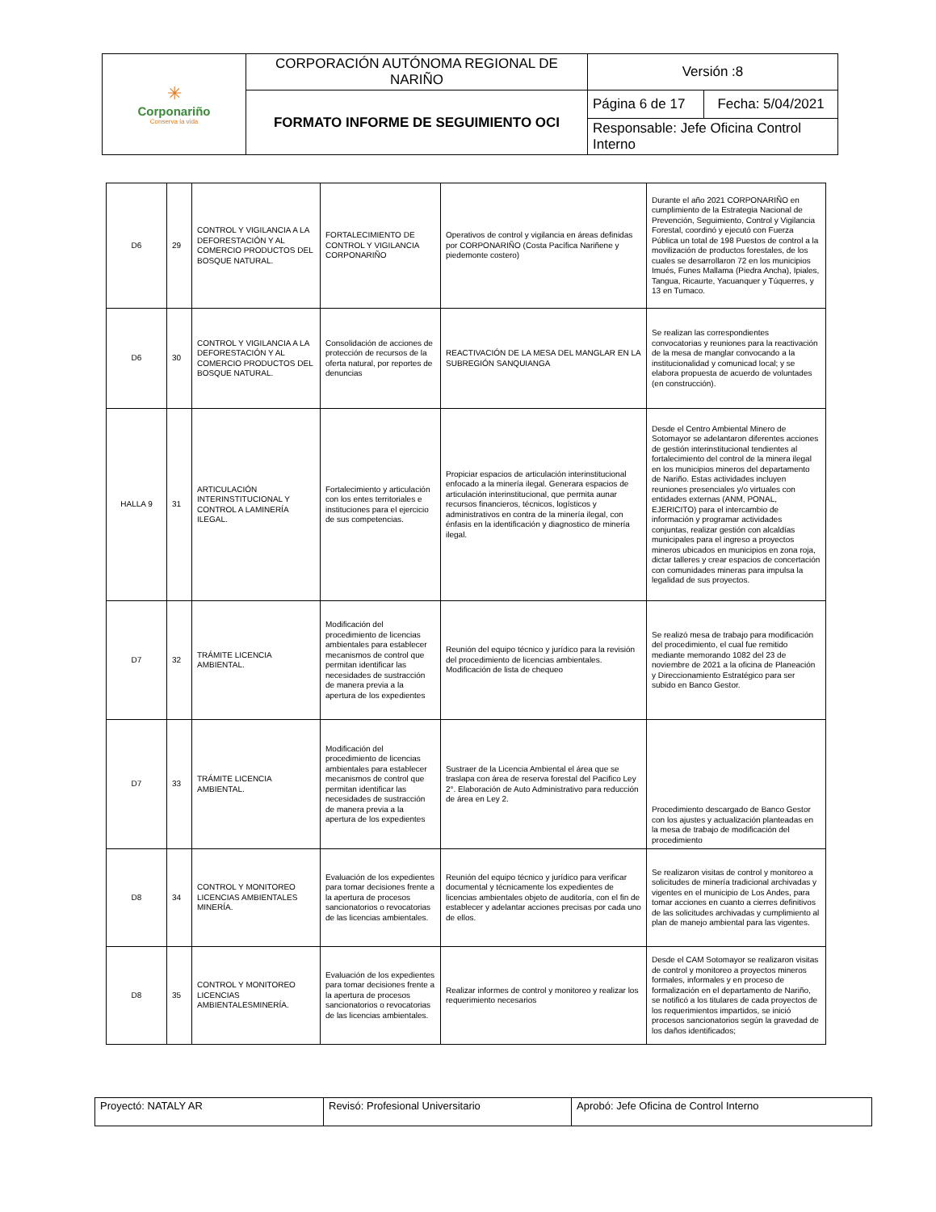| ✳ Corponariño Conserva la vida | CORPORACIÓN AUTÓNOMA REGIONAL DE NARIÑO | Versión :8 | |
| | FORMATO INFORME DE SEGUIMIENTO OCI | Página 6 de 17 | Fecha: 5/04/2021 |
| | | Responsable: Jefe Oficina Control Interno | |
| D6 | 29 | CONTROL Y VIGILANCIA A LA DEFORESTACIÓN Y AL COMERCIO PRODUCTOS DEL BOSQUE NATURAL. | FORTALECIMIENTO DE CONTROL Y VIGILANCIA CORPONARIÑO | Operativos de control y vigilancia en áreas definidas por CORPONARIÑO (Costa Pacífica Nariñene y piedemonte costero) | Durante el año 2021 CORPONARIÑO en cumplimiento de la Estrategia Nacional de Prevención, Seguimiento, Control y Vigilancia Forestal, coordinó y ejecutó con Fuerza Pública un total de 198 Puestos de control a la movilización de productos forestales, de los cuales se desarrollaron 72 en los municipios Imués, Funes Mallama (Piedra Ancha), Ipiales, Tangua, Ricaurte, Yacuanquer y Túquerres, y 13 en Tumaco. |
| D6 | 30 | CONTROL Y VIGILANCIA A LA DEFORESTACIÓN Y AL COMERCIO PRODUCTOS DEL BOSQUE NATURAL. | Consolidación de acciones de protección de recursos de la oferta natural, por reportes de denuncias | REACTIVACIÓN DE LA MESA DEL MANGLAR EN LA SUBREGIÓN SANQUIANGA | Se realizan las correspondientes convocatorias y reuniones para la reactivación de la mesa de manglar convocando a la institucionalidad y comunicad local; y se elabora propuesta de acuerdo de voluntades (en construcción). |
| HALLA 9 | 31 | ARTICULACIÓN INTERINSTITUCIONAL Y CONTROL A LAMINERÍA ILEGAL. | Fortalecimiento y articulación con los entes territoriales e instituciones para el ejercicio de sus competencias. | Propiciar espacios de articulación interinstitucional enfocado a la minería ilegal. Generara espacios de articulación interinstitucional, que permita aunar recursos financieros, técnicos, logísticos y administrativos en contra de la minería ilegal, con énfasis en la identificación y diagnostico de minería ilegal. | Desde el Centro Ambiental Minero de Sotomayor se adelantaron diferentes acciones de gestión interinstitucional tendientes al fortalecimiento del control de la minera ilegal en los municipios mineros del departamento de Nariño. Estas actividades incluyen reuniones presenciales y/o virtuales con entidades externas (ANM, PONAL, EJERICITO) para el intercambio de información y programar actividades conjuntas, realizar gestión con alcaldías municipales para el ingreso a proyectos mineros ubicados en municipios en zona roja, dictar talleres y crear espacios de concertación con comunidades mineras para impulsa la legalidad de sus proyectos. |
| D7 | 32 | TRÁMITE LICENCIA AMBIENTAL. | Modificación del procedimiento de licencias ambientales para establecer mecanismos de control que permitan identificar las necesidades de sustracción de manera previa a la apertura de los expedientes | Reunión del equipo técnico y jurídico para la revisión del procedimiento de licencias ambientales. Modificación de lista de chequeo | Se realizó mesa de trabajo para modificación del procedimiento, el cual fue remitido mediante memorando 1082 del 23 de noviembre de 2021 a la oficina de Planeación y Direccionamiento Estratégico para ser subido en Banco Gestor. |
| D7 | 33 | TRÁMITE LICENCIA AMBIENTAL. | Modificación del procedimiento de licencias ambientales para establecer mecanismos de control que permitan identificar las necesidades de sustracción de manera previa a la apertura de los expedientes | Sustraer de la Licencia Ambiental el área que se traslapa con área de reserva forestal del Pacifico Ley 2°. Elaboración de Auto Administrativo para reducción de área en Ley 2. | Procedimiento descargado de Banco Gestor con los ajustes y actualización planteadas en la mesa de trabajo de modificación del procedimiento |
| D8 | 34 | CONTROL Y MONITOREO LICENCIAS AMBIENTALES MINERÍA. | Evaluación de los expedientes para tomar decisiones frente a la apertura de procesos sancionatorios o revocatorias de las licencias ambientales. | Reunión del equipo técnico y jurídico para verificar documental y técnicamente los expedientes de licencias ambientales objeto de auditoría, con el fin de establecer y adelantar acciones precisas por cada uno de ellos. | Se realizaron visitas de control y monitoreo a solicitudes de minería tradicional archivadas y vigentes en el municipio de Los Andes, para tomar acciones en cuanto a cierres definitivos de las solicitudes archivadas y cumplimiento al plan de manejo ambiental para las vigentes. |
| D8 | 35 | CONTROL Y MONITOREO LICENCIAS AMBIENTALESMINERÍA. | Evaluación de los expedientes para tomar decisiones frente a la apertura de procesos sancionatorios o revocatorias de las licencias ambientales. | Realizar informes de control y monitoreo y realizar los requerimiento necesarios | Desde el CAM Sotomayor se realizaron visitas de control y monitoreo a proyectos mineros formales, informales y en proceso de formalización en el departamento de Nariño, se notificó a los titulares de cada proyectos de los requerimientos impartidos, se inició procesos sancionatorios según la gravedad de los daños identificados; |
| Proyectó: NATALY AR | Revisó: Profesional Universitario | Aprobó: Jefe Oficina de Control Interno |